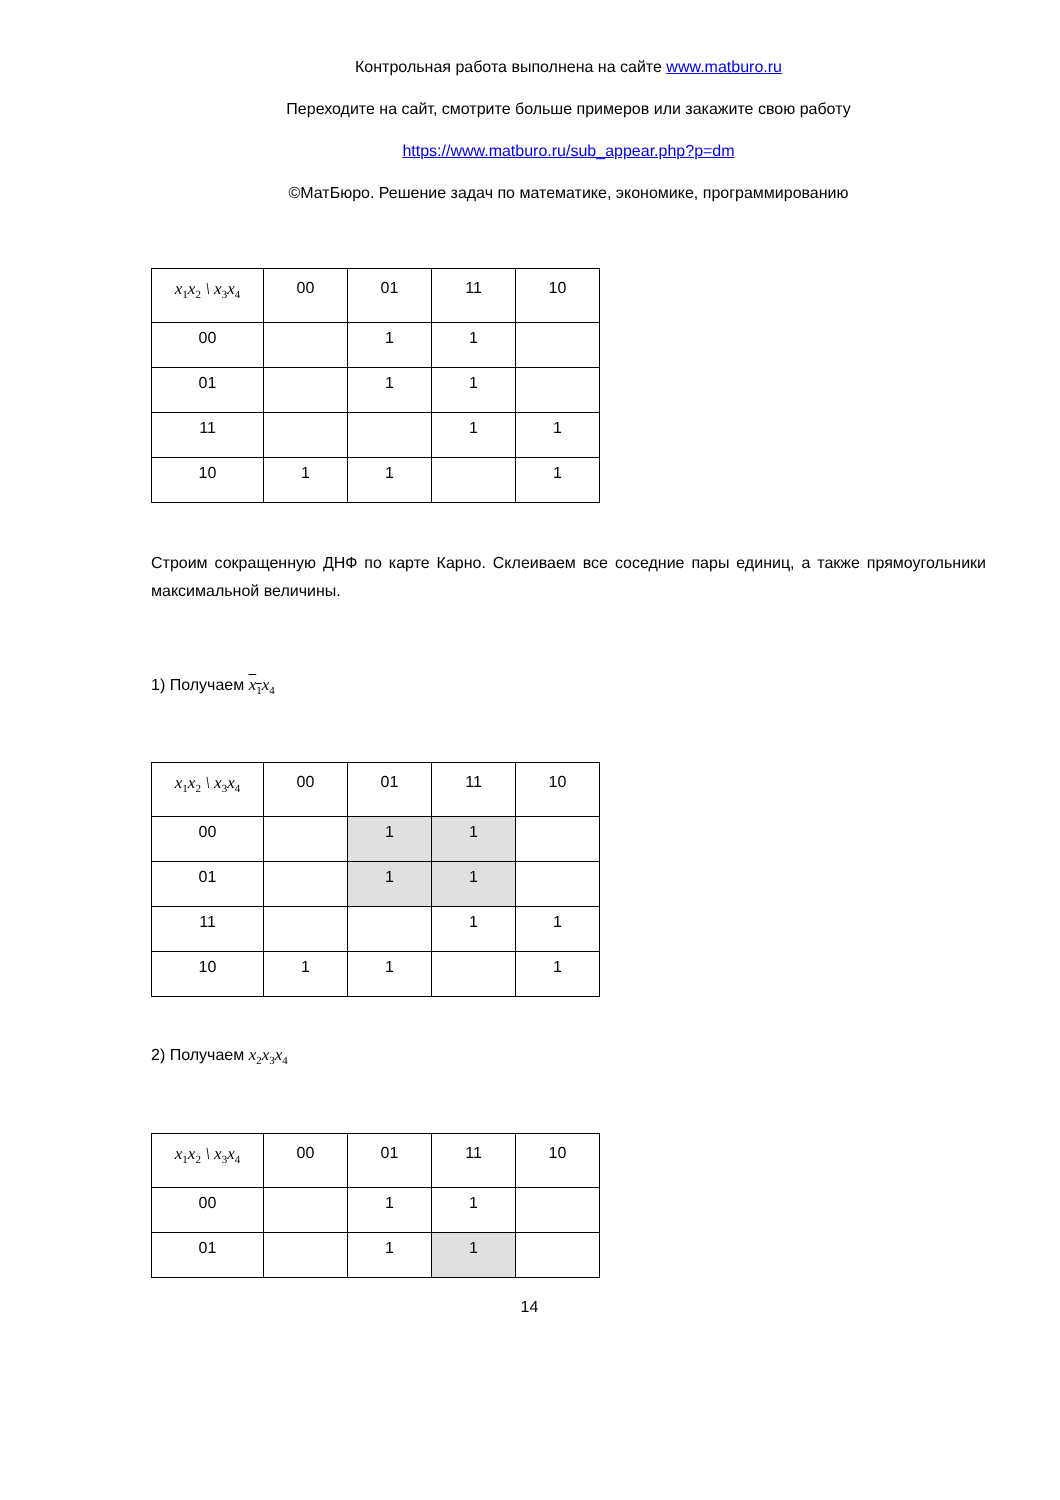Контрольная работа выполнена на сайте www.matburo.ru
Переходите на сайт, смотрите больше примеров или закажите свою работу
https://www.matburo.ru/sub_appear.php?p=dm
©МатБюро. Решение задач по математике, экономике, программированию
| x<sub>1</sub>x<sub>2</sub> \ x<sub>3</sub>x<sub>4</sub> | 00 | 01 | 11 | 10 |
| 00 | | 1 | 1 | |
| 01 | | 1 | 1 | |
| 11 | | | 1 | 1 |
| 10 | 1 | 1 | | 1 |
Строим сокращенную ДНФ по карте Карно. Склеиваем все соседние пары единиц, а также прямоугольники максимальной величины.
1) Получаем x<sub>1</sub>x<sub>4</sub>
| x<sub>1</sub>x<sub>2</sub> \ x<sub>3</sub>x<sub>4</sub> | 00 | 01 | 11 | 10 |
| 00 | | 1 | 1 | |
| 01 | | 1 | 1 | |
| 11 | | | 1 | 1 |
| 10 | 1 | 1 | | 1 |
2) Получаем x<sub>2</sub>x<sub>3</sub>x<sub>4</sub>
| x<sub>1</sub>x<sub>2</sub> \ x<sub>3</sub>x<sub>4</sub> | 00 | 01 | 11 | 10 |
| 00 | | 1 | 1 | |
| 01 | | 1 | 1 | |
14